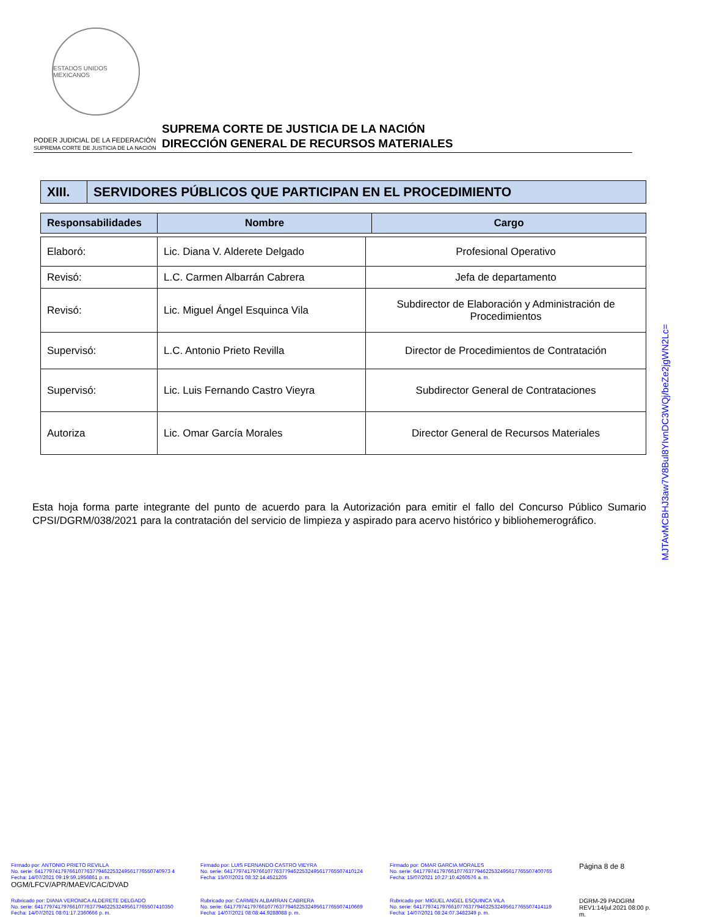ESTADOS UNIDOS MEXICANOS
PODER JUDICIAL DE LA FEDERACIÓN
SUPREMA CORTE DE JUSTICIA DE LA NACIÓN
SUPREMA CORTE DE JUSTICIA DE LA NACIÓN
DIRECCIÓN GENERAL DE RECURSOS MATERIALES
| XIII. | SERVIDORES PÚBLICOS QUE PARTICIPAN EN EL PROCEDIMIENTO |
| Responsabilidades | Nombre | Cargo |
| --- | --- | --- |
| Elaboró: | Lic. Diana V. Alderete Delgado | Profesional Operativo |
| Revisó: | L.C. Carmen Albarrán Cabrera | Jefa de departamento |
| Revisó: | Lic. Miguel Ángel Esquinca Vila | Subdirector de Elaboración y Administración de Procedimientos |
| Supervisó: | L.C. Antonio Prieto Revilla | Director de Procedimientos de Contratación |
| Supervisó: | Lic. Luis Fernando Castro Vieyra | Subdirector General de Contrataciones |
| Autoriza | Lic. Omar García Morales | Director General de Recursos Materiales |
Esta hoja forma parte integrante del punto de acuerdo para la Autorización para emitir el fallo del Concurso Público Sumario CPSI/DGRM/038/2021 para la contratación del servicio de limpieza y aspirado para acervo histórico y bibliohemerográfico.
MJTAvMCBHJ3aw7V8Bul8YIvnDC3WQj/beZe2jgWN2Lc=
Firmado por: ANTONIO PRIETO REVILLA
No. serie: 64177974179766107763779462253249561776550740973 4
Fecha: 14/07/2021 09:19:59.1956861 p. m.
OGM/LFCV/APR/MAEV/CAC/DVAD
Firmado por: LUIS FERNANDO CASTRO VIEYRA
No. serie: 641779741797661077637794622532495617765507410124
Fecha: 15/07/2021 08:32:14.4521205
Firmado por: OMAR GARCIA MORALES
No. serie: 641779741797661077637794622532495617765507400765
Fecha: 15/07/2021 10:27:10.4260576 a. m.
Página 8 de 8
Rubricado por: DIANA VERONICA ALDERETE DELGADO
No. serie: 641779741797661077637794622532495617765507410350
Fecha: 14/07/2021 08:01:17.2360666 p. m.
Rubricado por: CARMEN ALBARRAN CABRERA
No. serie: 641779741797661077637794622532495617765507410669
Fecha: 14/07/2021 08:08:44.9288088 p. m.
Rubricado por: MIGUEL ANGEL ESQUINCA VILA
No. serie: 641779741797661077637794622532495617765507414119
Fecha: 14/07/2021 08:24:07.3482349 p. m.
DGRM-29 PADGRM REV1:14/jul.2021 08:00 p. m.